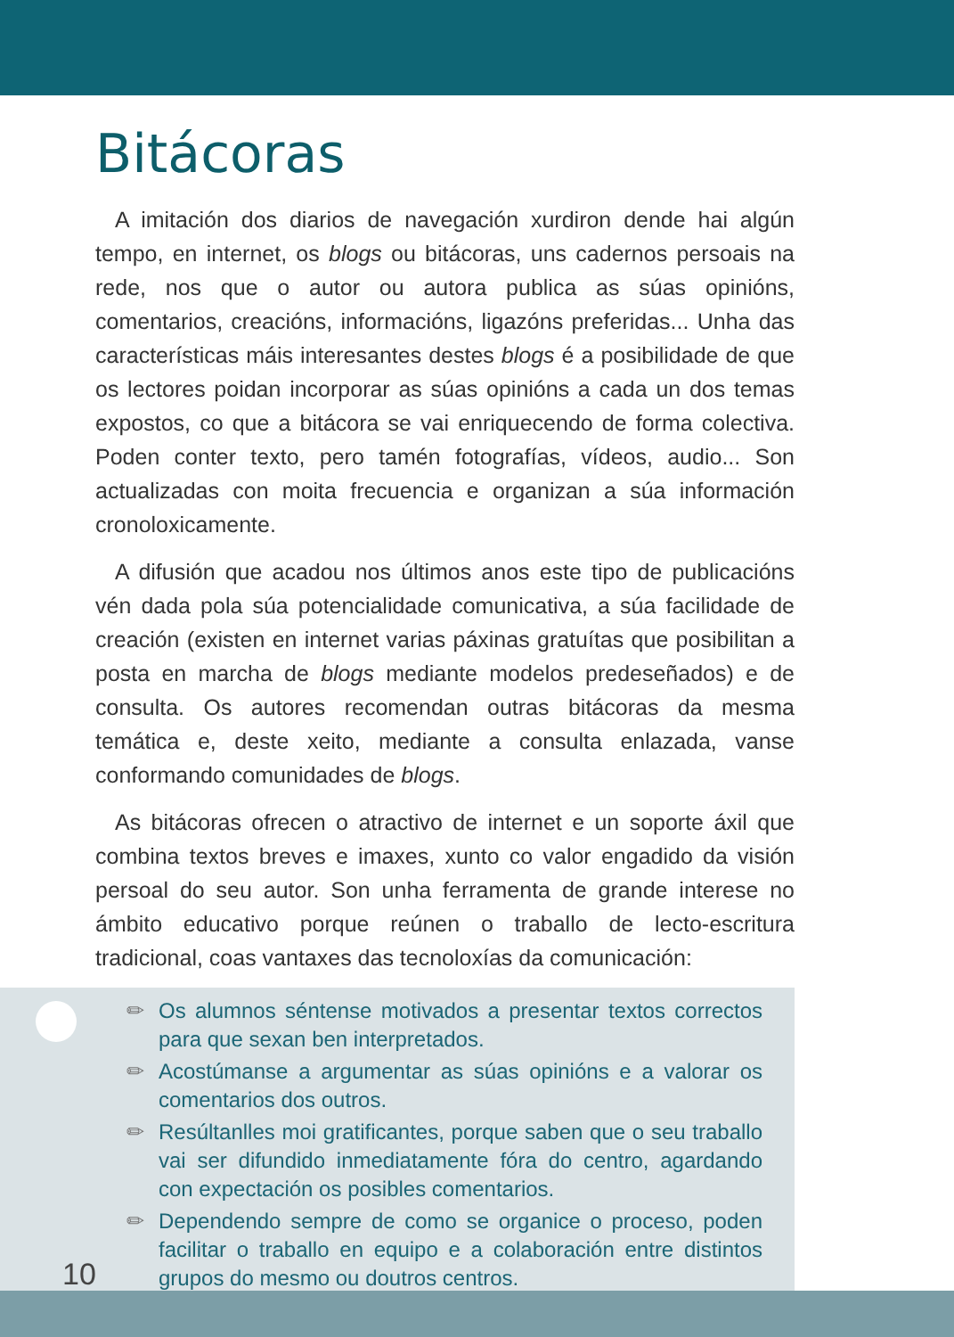Bitácoras
A imitación dos diarios de navegación xurdiron dende hai algún tempo, en internet, os blogs ou bitácoras, uns cadernos persoais na rede, nos que o autor ou autora publica as súas opinións, comentarios, creacións, informacións, ligazóns preferidas... Unha das características máis interesantes destes blogs é a posibilidade de que os lectores poidan incorporar as súas opinións a cada un dos temas expostos, co que a bitácora se vai enriquecendo de forma colectiva. Poden conter texto, pero tamén fotografías, vídeos, audio... Son actualizadas con moita frecuencia e organizan a súa información cronoloxicamente.
A difusión que acadou nos últimos anos este tipo de publicacións vén dada pola súa potencialidade comunicativa, a súa facilidade de creación (existen en internet varias páxinas gratuítas que posibilitan a posta en marcha de blogs mediante modelos predeseñados) e de consulta. Os autores recomendan outras bitácoras da mesma temática e, deste xeito, mediante a consulta enlazada, vanse conformando comunidades de blogs.
As bitácoras ofrecen o atractivo de internet e un soporte áxil que combina textos breves e imaxes, xunto co valor engadido da visión persoal do seu autor. Son unha ferramenta de grande interese no ámbito educativo porque reúnen o traballo de lecto-escritura tradicional, coas vantaxes das tecnoloxías da comunicación:
✏ Os alumnos séntense motivados a presentar textos correctos para que sexan ben interpretados.
✏ Acostúmanse a argumentar as súas opinións e a valorar os comentarios dos outros.
✏ Resúltanlles moi gratificantes, porque saben que o seu traballo vai ser difundido inmediatamente fóra do centro, agardando con expectación os posibles comentarios.
✏ Dependendo sempre de como se organice o proceso, poden facilitar o traballo en equipo e a colaboración entre distintos grupos do mesmo ou doutros centros.
10